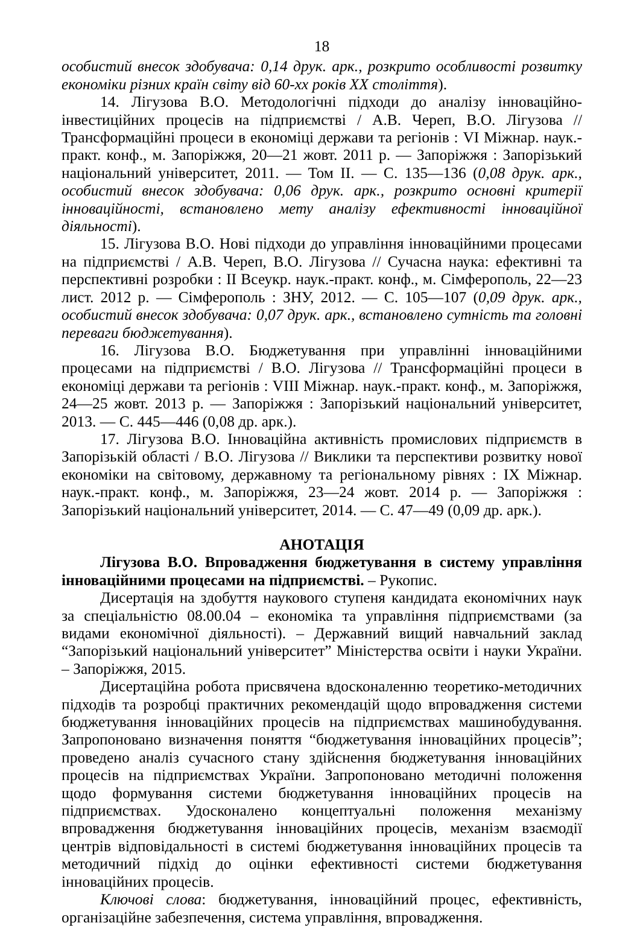18
особистий внесок здобувача: 0,14 друк. арк., розкрито особливості розвитку економіки різних країн світу від 60-хх років XX століття).
14. Лігузова В.О. Методологічні підходи до аналізу інноваційно-інвестиційних процесів на підприємстві / А.В. Череп, В.О. Лігузова // Трансформаційні процеси в економіці держави та регіонів : VI Міжнар. наук.-практ. конф., м. Запоріжжя, 20—21 жовт. 2011 р. — Запоріжжя : Запорізький національний університет, 2011. — Том II. — С. 135—136 (0,08 друк. арк., особистий внесок здобувача: 0,06 друк. арк., розкрито основні критерії інноваційності, встановлено мету аналізу ефективності інноваційної діяльності).
15. Лігузова В.О. Нові підходи до управління інноваційними процесами на підприємстві / А.В. Череп, В.О. Лігузова // Сучасна наука: ефективні та перспективні розробки : II Всеукр. наук.-практ. конф., м. Сімферополь, 22—23 лист. 2012 р. — Сімферополь : ЗНУ, 2012. — С. 105—107 (0,09 друк. арк., особистий внесок здобувача: 0,07 друк. арк., встановлено сутність та головні переваги бюджетування).
16. Лігузова В.О. Бюджетування при управлінні інноваційними процесами на підприємстві / В.О. Лігузова // Трансформаційні процеси в економіці держави та регіонів : VIII Міжнар. наук.-практ. конф., м. Запоріжжя, 24—25 жовт. 2013 р. — Запоріжжя : Запорізький національний університет, 2013. — С. 445—446 (0,08 др. арк.).
17. Лігузова В.О. Інноваційна активність промислових підприємств в Запорізькій області / В.О. Лігузова // Виклики та перспективи розвитку нової економіки на світовому, державному та регіональному рівнях : IX Міжнар. наук.-практ. конф., м. Запоріжжя, 23—24 жовт. 2014 р. — Запоріжжя : Запорізький національний університет, 2014. — С. 47—49 (0,09 др. арк.).
АНОТАЦІЯ
Лігузова В.О. Впровадження бюджетування в систему управління інноваційними процесами на підприємстві. – Рукопис.
Дисертація на здобуття наукового ступеня кандидата економічних наук за спеціальністю 08.00.04 – економіка та управління підприємствами (за видами економічної діяльності). – Державний вищий навчальний заклад “Запорізький національний університет” Міністерства освіти і науки України. – Запоріжжя, 2015.
Дисертаційна робота присвячена вдосконаленню теоретико-методичних підходів та розробці практичних рекомендацій щодо впровадження системи бюджетування інноваційних процесів на підприємствах машинобудування. Запропоновано визначення поняття “бюджетування інноваційних процесів”; проведено аналіз сучасного стану здійснення бюджетування інноваційних процесів на підприємствах України. Запропоновано методичні положення щодо формування системи бюджетування інноваційних процесів на підприємствах. Удосконалено концептуальні положення механізму впровадження бюджетування інноваційних процесів, механізм взаємодії центрів відповідальності в системі бюджетування інноваційних процесів та методичний підхід до оцінки ефективності системи бюджетування інноваційних процесів.
Ключові слова: бюджетування, інноваційний процес, ефективність, організаційне забезпечення, система управління, впровадження.